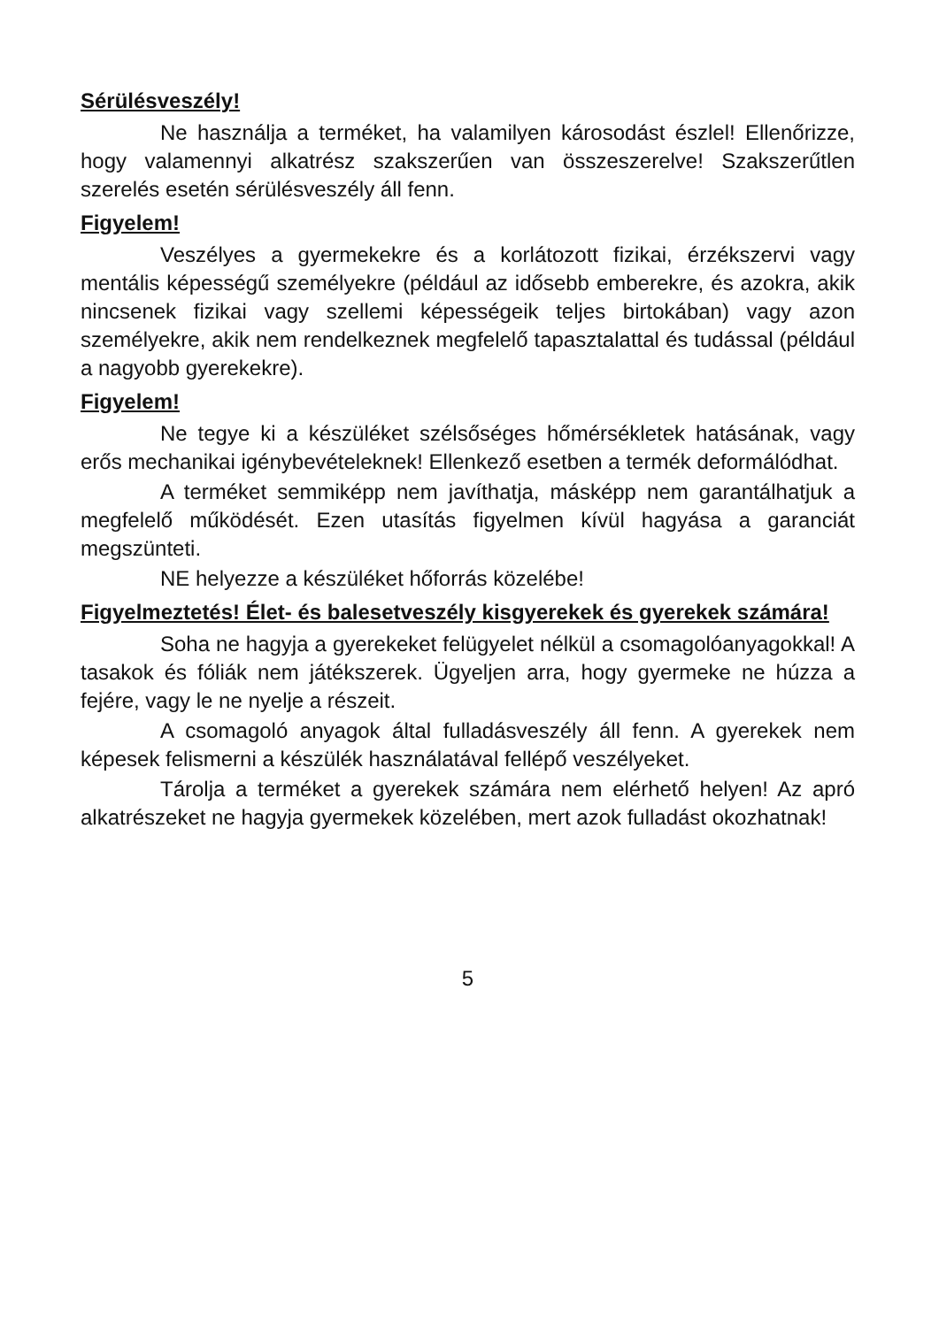Sérülésveszély!
Ne használja a terméket, ha valamilyen károsodást észlel! Ellenőrizze, hogy valamennyi alkatrész szakszerűen van összeszerelve! Szakszerűtlen szerelés esetén sérülésveszély áll fenn.
Figyelem!
Veszélyes a gyermekekre és a korlátozott fizikai, érzékszervi vagy mentális képességű személyekre (például az idősebb emberekre, és azokra, akik nincsenek fizikai vagy szellemi képességeik teljes birtokában) vagy azon személyekre, akik nem rendelkeznek megfelelő tapasztalattal és tudással (például a nagyobb gyerekekre).
Figyelem!
Ne tegye ki a készüléket szélsőséges hőmérsékletek hatásának, vagy erős mechanikai igénybevételeknek! Ellenkező esetben a termék deformálódhat.
A terméket semmiképp nem javíthatja, másképp nem garantálhatjuk a megfelelő működését. Ezen utasítás figyelmen kívül hagyása a garanciát megszünteti.
NE helyezze a készüléket hőforrás közelébe!
Figyelmeztetés! Élet- és balesetveszély kisgyerekek és gyerekek számára!
Soha ne hagyja a gyerekeket felügyelet nélkül a csomagolóanyagokkal! A tasakok és fóliák nem játékszerek. Ügyeljen arra, hogy gyermeke ne húzza a fejére, vagy le ne nyelje a részeit.
A csomagoló anyagok által fulladásveszély áll fenn. A gyerekek nem képesek felismerni a készülék használatával fellépő veszélyeket.
Tárolja a terméket a gyerekek számára nem elérhető helyen! Az apró alkatrészeket ne hagyja gyermekek közelében, mert azok fulladást okozhatnak!
5